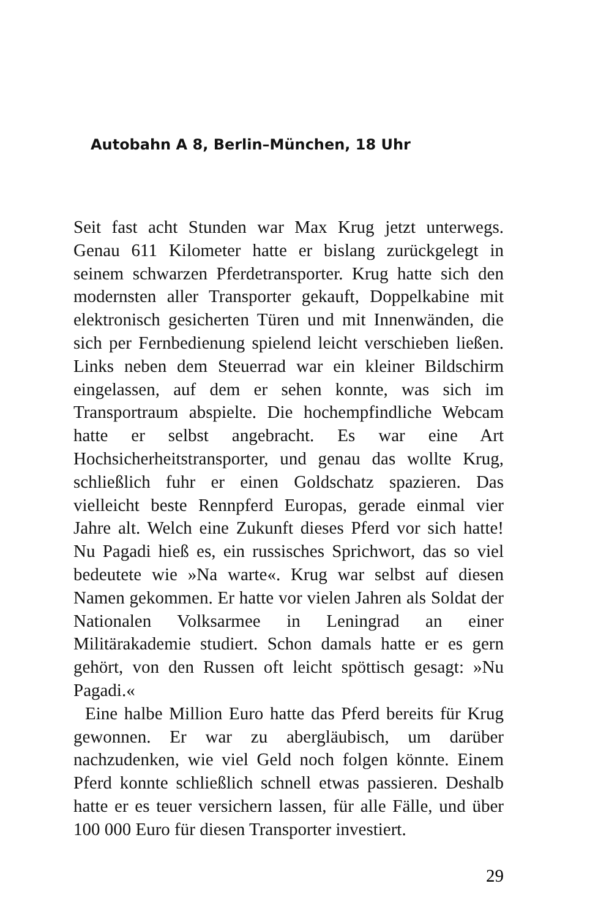Autobahn A 8, Berlin–München, 18 Uhr
Seit fast acht Stunden war Max Krug jetzt unterwegs. Genau 611 Kilometer hatte er bislang zurückgelegt in seinem schwarzen Pferdetransporter. Krug hatte sich den modernsten aller Transporter gekauft, Doppelkabine mit elektronisch gesicherten Türen und mit Innenwänden, die sich per Fernbedienung spielend leicht verschieben ließen. Links neben dem Steuerrad war ein kleiner Bildschirm eingelassen, auf dem er sehen konnte, was sich im Transportraum abspielte. Die hochempfindliche Webcam hatte er selbst angebracht. Es war eine Art Hochsicherheitstransporter, und genau das wollte Krug, schließlich fuhr er einen Goldschatz spazieren. Das vielleicht beste Rennpferd Europas, gerade einmal vier Jahre alt. Welch eine Zukunft dieses Pferd vor sich hatte! Nu Pagadi hieß es, ein russisches Sprichwort, das so viel bedeutete wie »Na warte«. Krug war selbst auf diesen Namen gekommen. Er hatte vor vielen Jahren als Soldat der Nationalen Volksarmee in Leningrad an einer Militärakademie studiert. Schon damals hatte er es gern gehört, von den Russen oft leicht spöttisch gesagt: »Nu Pagadi.«
Eine halbe Million Euro hatte das Pferd bereits für Krug gewonnen. Er war zu abergläubisch, um darüber nachzudenken, wie viel Geld noch folgen könnte. Einem Pferd konnte schließlich schnell etwas passieren. Deshalb hatte er es teuer versichern lassen, für alle Fälle, und über 100 000 Euro für diesen Transporter investiert.
29